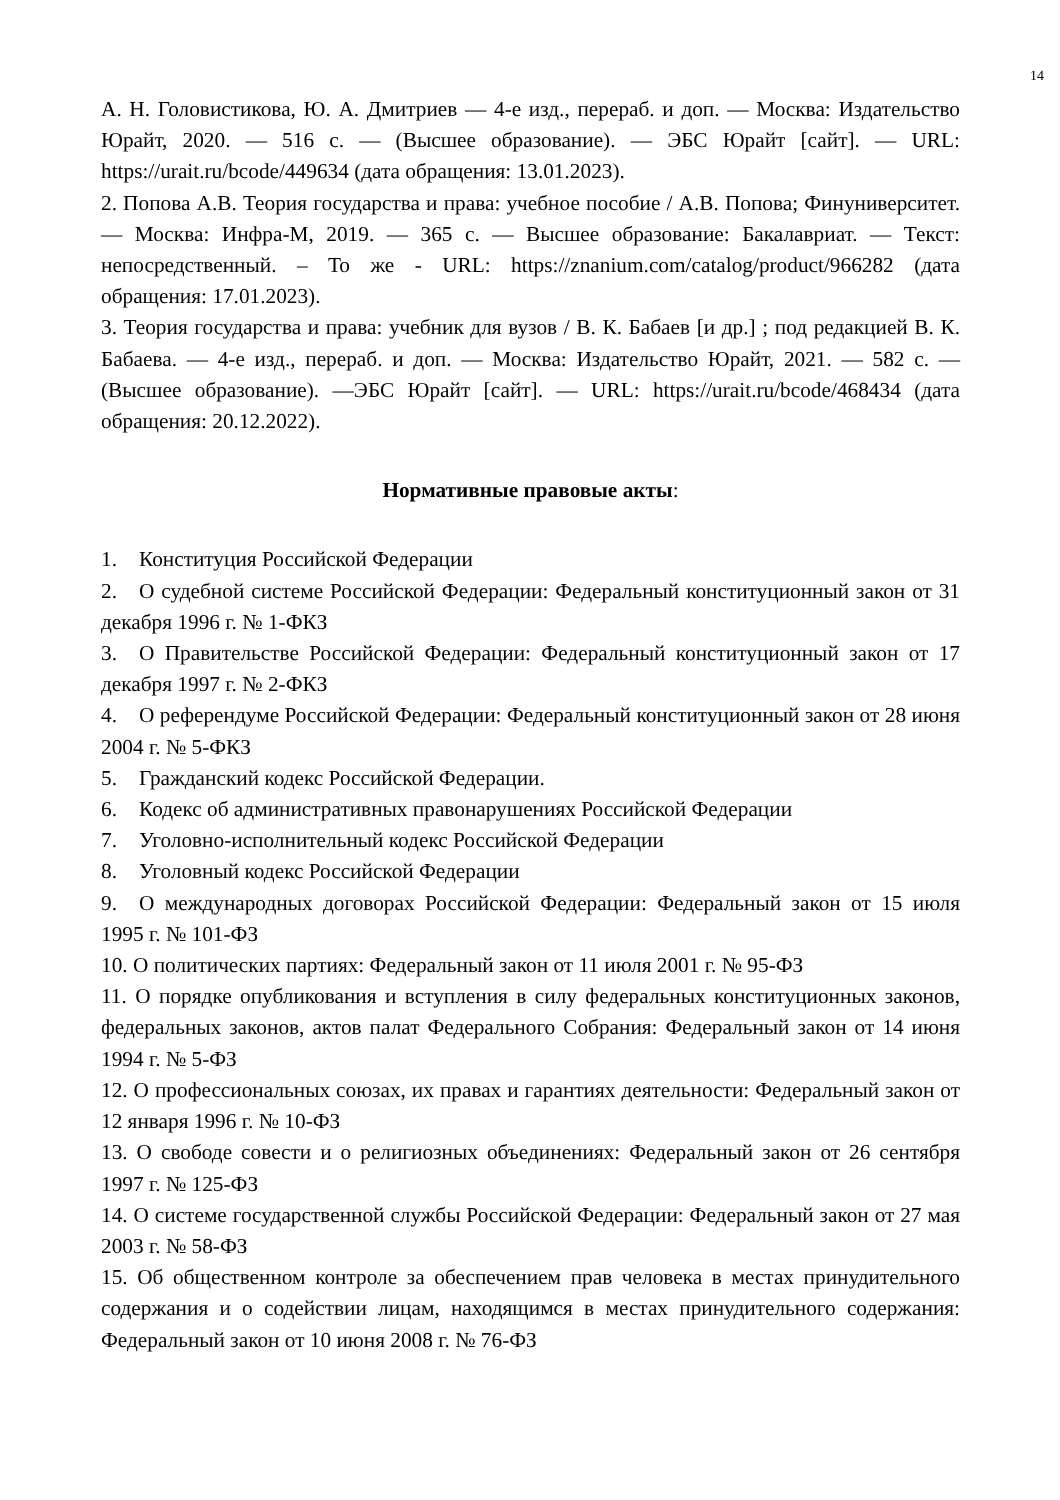14
А. Н. Головистикова, Ю. А. Дмитриев — 4-е изд., перераб. и доп. — Москва: Издательство Юрайт, 2020. — 516 с. — (Высшее образование). — ЭБС Юрайт [сайт]. — URL: https://urait.ru/bcode/449634 (дата обращения: 13.01.2023).
2. Попова А.В. Теория государства и права: учебное пособие / А.В. Попова; Финуниверситет. — Москва: Инфра-М, 2019. — 365 с. — Высшее образование: Бакалавриат. — Текст: непосредственный. – То же - URL: https://znanium.com/catalog/product/966282 (дата обращения: 17.01.2023).
3. Теория государства и права: учебник для вузов / В. К. Бабаев [и др.] ; под редакцией В. К. Бабаева. — 4-е изд., перераб. и доп. — Москва: Издательство Юрайт, 2021. — 582 с. — (Высшее образование). —ЭБС Юрайт [сайт]. — URL: https://urait.ru/bcode/468434 (дата обращения: 20.12.2022).
Нормативные правовые акты:
1. Конституция Российской Федерации
2. О судебной системе Российской Федерации: Федеральный конституционный закон от 31 декабря 1996 г. № 1-ФКЗ
3. О Правительстве Российской Федерации: Федеральный конституционный закон от 17 декабря 1997 г. № 2-ФКЗ
4. О референдуме Российской Федерации: Федеральный конституционный закон от 28 июня 2004 г. № 5-ФКЗ
5. Гражданский кодекс Российской Федерации.
6. Кодекс об административных правонарушениях Российской Федерации
7. Уголовно-исполнительный кодекс Российской Федерации
8. Уголовный кодекс Российской Федерации
9. О международных договорах Российской Федерации: Федеральный закон от 15 июля 1995 г. № 101-ФЗ
10. О политических партиях: Федеральный закон от 11 июля 2001 г. № 95-ФЗ
11. О порядке опубликования и вступления в силу федеральных конституционных законов, федеральных законов, актов палат Федерального Собрания: Федеральный закон от 14 июня 1994 г. № 5-ФЗ
12. О профессиональных союзах, их правах и гарантиях деятельности: Федеральный закон от 12 января 1996 г. № 10-ФЗ
13. О свободе совести и о религиозных объединениях: Федеральный закон от 26 сентября 1997 г. № 125-ФЗ
14. О системе государственной службы Российской Федерации: Федеральный закон от 27 мая 2003 г. № 58-ФЗ
15. Об общественном контроле за обеспечением прав человека в местах принудительного содержания и о содействии лицам, находящимся в местах принудительного содержания: Федеральный закон от 10 июня 2008 г. № 76-ФЗ